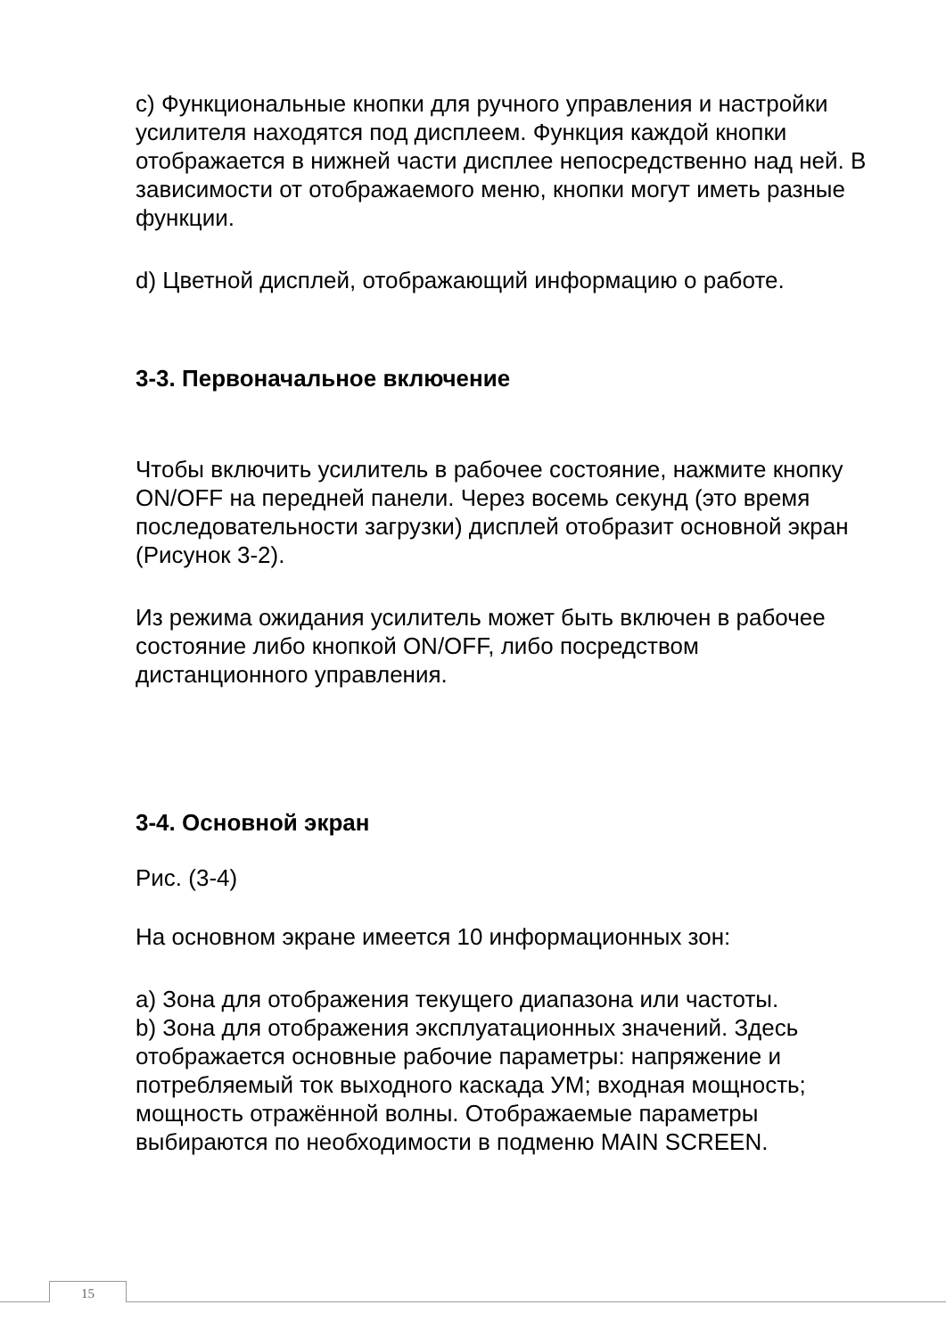c) Функциональные кнопки для ручного управления и настройки усилителя находятся под дисплеем. Функция каждой кнопки отображается в нижней части дисплее непосредственно над ней. В зависимости от отображаемого меню, кнопки могут иметь разные функции.
d) Цветной дисплей, отображающий информацию о работе.
3-3. Первоначальное включение
Чтобы включить усилитель в рабочее состояние, нажмите кнопку ON/OFF на передней панели. Через восемь секунд (это время последовательности загрузки) дисплей отобразит основной экран (Рисунок 3-2).
Из режима ожидания усилитель может быть включен в рабочее состояние либо кнопкой ON/OFF, либо посредством дистанционного управления.
3-4. Основной экран
Рис. (3-4)
На основном экране имеется 10 информационных зон:
a) Зона для отображения текущего диапазона или частоты.
b) Зона для отображения эксплуатационных значений. Здесь отображается основные рабочие параметры: напряжение и потребляемый ток выходного каскада УМ; входная мощность; мощность отражённой волны. Отображаемые параметры выбираются по необходимости в подменю MAIN SCREEN.
15